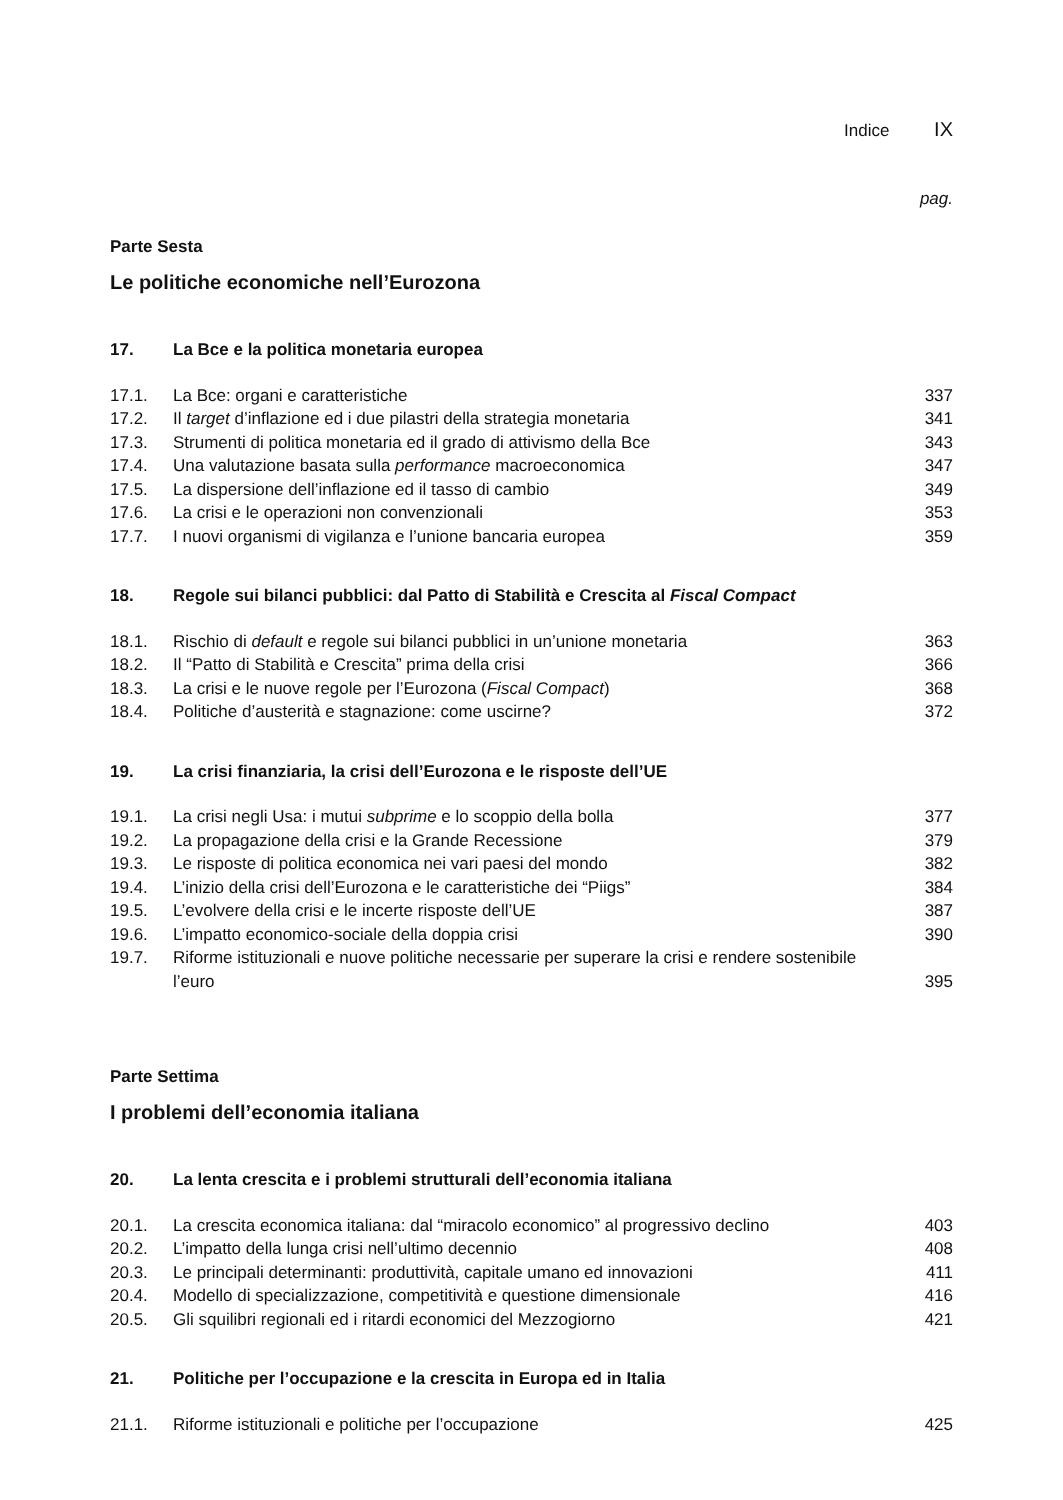Indice IX
pag.
Parte Sesta
Le politiche economiche nell’Eurozona
| 17. | La Bce e la politica monetaria europea | |
| 17.1. | La Bce: organi e caratteristiche | 337 |
| 17.2. | Il target d’inflazione ed i due pilastri della strategia monetaria | 341 |
| 17.3. | Strumenti di politica monetaria ed il grado di attivismo della Bce | 343 |
| 17.4. | Una valutazione basata sulla performance macroeconomica | 347 |
| 17.5. | La dispersione dell’inflazione ed il tasso di cambio | 349 |
| 17.6. | La crisi e le operazioni non convenzionali | 353 |
| 17.7. | I nuovi organismi di vigilanza e l’unione bancaria europea | 359 |
| 18. | Regole sui bilanci pubblici: dal Patto di Stabilità e Crescita al Fiscal Compact | |
| 18.1. | Rischio di default e regole sui bilanci pubblici in un’unione monetaria | 363 |
| 18.2. | Il “Patto di Stabilità e Crescita” prima della crisi | 366 |
| 18.3. | La crisi e le nuove regole per l’Eurozona ( Fiscal Compact ) | 368 |
| 18.4. | Politiche d’austerità e stagnazione: come uscirne? | 372 |
| 19. | La crisi finanziaria, la crisi dell’Eurozona e le risposte dell’UE | |
| 19.1. | La crisi negli Usa: i mutui subprime e lo scoppio della bolla | 377 |
| 19.2. | La propagazione della crisi e la Grande Recessione | 379 |
| 19.3. | Le risposte di politica economica nei vari paesi del mondo | 382 |
| 19.4. | L’inizio della crisi dell’Eurozona e le caratteristiche dei “Piigs” | 384 |
| 19.5. | L’evolvere della crisi e le incerte risposte dell’UE | 387 |
| 19.6. | L’impatto economico-sociale della doppia crisi | 390 |
| 19.7. | Riforme istituzionali e nuove politiche necessarie per superare la crisi e rendere sostenibile l’euro | 395 |
Parte Settima
I problemi dell’economia italiana
| 20. | La lenta crescita e i problemi strutturali dell’economia italiana | |
| 20.1. | La crescita economica italiana: dal “miracolo economico” al progressivo declino | 403 |
| 20.2. | L’impatto della lunga crisi nell’ultimo decennio | 408 |
| 20.3. | Le principali determinanti: produttività, capitale umano ed innovazioni | 411 |
| 20.4. | Modello di specializzazione, competitività e questione dimensionale | 416 |
| 20.5. | Gli squilibri regionali ed i ritardi economici del Mezzogiorno | 421 |
| 21. | Politiche per l’occupazione e la crescita in Europa ed in Italia | |
| 21.1. | Riforme istituzionali e politiche per l’occupazione | 425 |